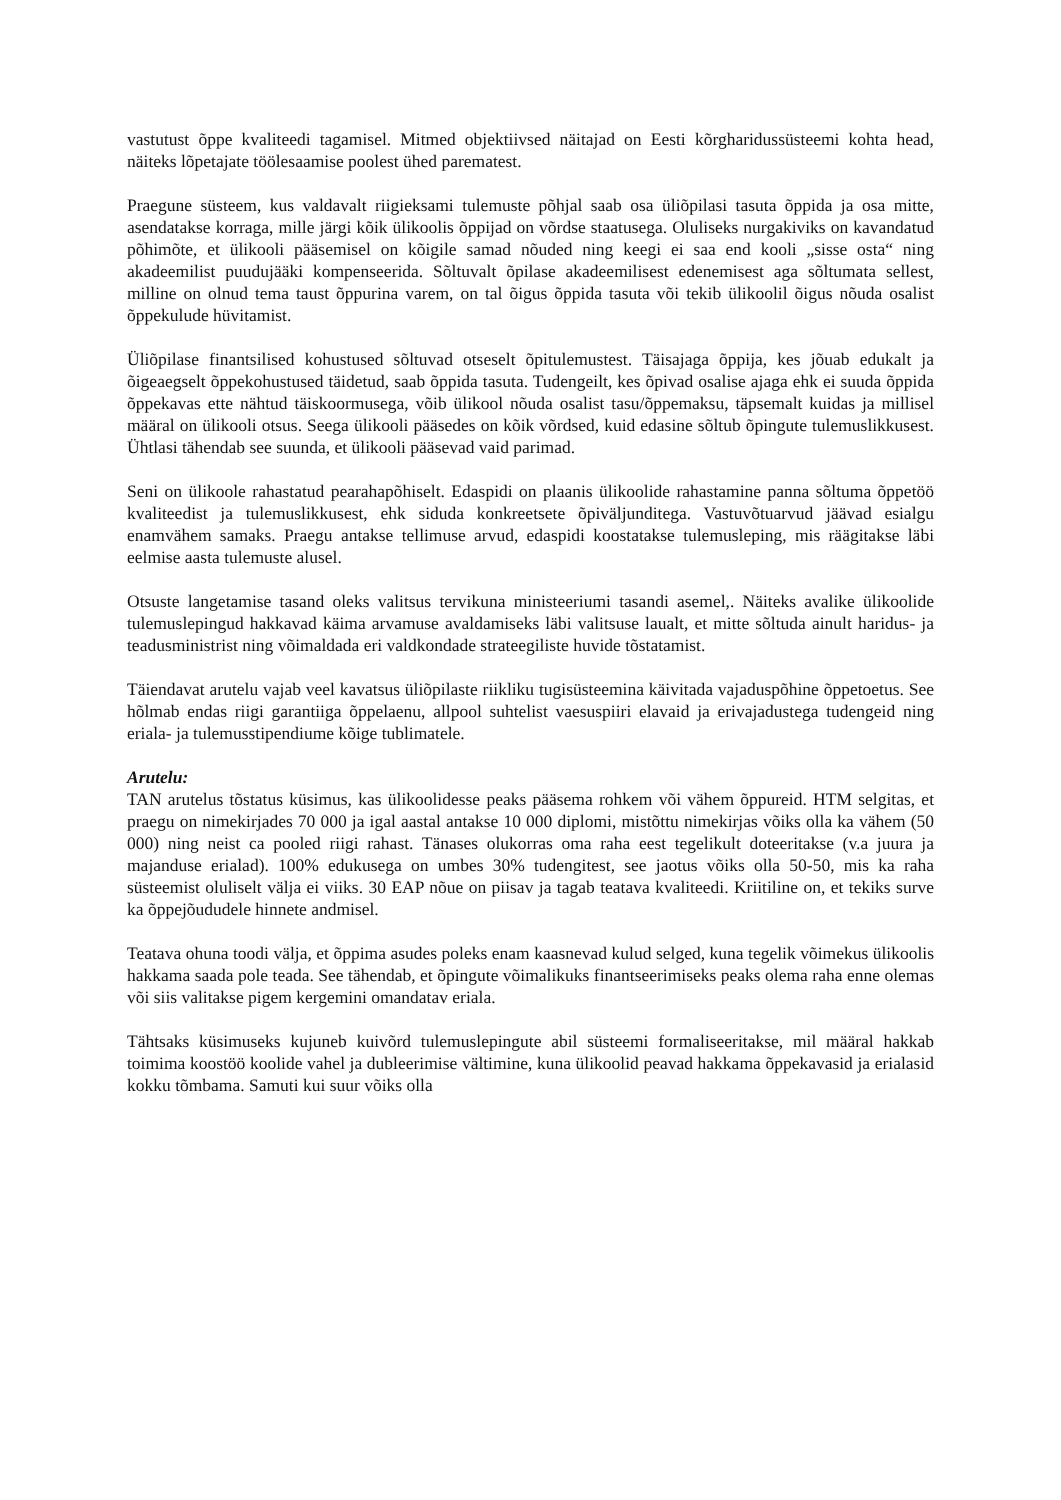vastutust õppe kvaliteedi tagamisel. Mitmed objektiivsed näitajad on Eesti kõrgharidussüsteemi kohta head, näiteks lõpetajate töölesaamise poolest ühed parematest.
Praegune süsteem, kus valdavalt riigieksami tulemuste põhjal saab osa üliõpilasi tasuta õppida ja osa mitte, asendatakse korraga, mille järgi kõik ülikoolis õppijad on võrdse staatusega. Oluliseks nurgakiviks on kavandatud põhimõte, et ülikooli pääsemisel on kõigile samad nõuded ning keegi ei saa end kooli „sisse osta“ ning akadeemilist puudujääki kompenseerida. Sõltuvalt õpilase akadeemilisest edenemisest aga sõltumata sellest, milline on olnud tema taust õppurina varem, on tal õigus õppida tasuta või tekib ülikoolil õigus nõuda osalist õppekulude hüvitamist.
Üliõpilase finantsilised kohustused sõltuvad otseselt õpitulemustest. Täisajaga õppija, kes jõuab edukalt ja õigeaegselt õppekohustused täidetud, saab õppida tasuta. Tudengeilt, kes õpivad osalise ajaga ehk ei suuda õppida õppekavas ette nähtud täiskoormusega, võib ülikool nõuda osalist tasu/õppemaksu, täpsemalt kuidas ja millisel määral on ülikooli otsus. Seega ülikooli pääsedes on kõik võrdsed, kuid edasine sõltub õpingute tulemuslikkusest. Ühtlasi tähendab see suunda, et ülikooli pääsevad vaid parimad.
Seni on ülikoole rahastatud pearahapõhiselt. Edaspidi on plaanis ülikoolide rahastamine panna sõltuma õppetöö kvaliteedist ja tulemuslikkusest, ehk siduda konkreetsete õpiväljunditega. Vastuvõtuarvud jäävad esialgu enamvähem samaks. Praegu antakse tellimuse arvud, edaspidi koostatakse tulemusleping, mis räägitakse läbi eelmise aasta tulemuste alusel.
Otsuste langetamise tasand oleks valitsus tervikuna ministeeriumi tasandi asemel,. Näiteks avalike ülikoolide tulemuslepingud hakkavad käima arvamuse avaldamiseks läbi valitsuse laualt, et mitte sõltuda ainult haridus- ja teadusministrist ning võimaldada eri valdkondade strateegiliste huvide tõstatamist.
Täiendavat arutelu vajab veel kavatsus üliõpilaste riikliku tugisüsteemina käivitada vajaduspõhine õppetoetus. See hõlmab endas riigi garantiiga õppelaenu, allpool suhtelist vaesuspiiri elavaid ja erivajadustega tudengeid ning eriala- ja tulemusstipendiume kõige tublimatele.
Arutelu:
TAN arutelus tõstatus küsimus, kas ülikoolidesse peaks pääsema rohkem või vähem õppureid. HTM selgitas, et praegu on nimekirjades 70 000 ja igal aastal antakse 10 000 diplomi, mistõttu nimekirjas võiks olla ka vähem (50 000) ning neist ca pooled riigi rahast. Tänases olukorras oma raha eest tegelikult doteeritakse (v.a juura ja majanduse erialad). 100% edukusega on umbes 30% tudengitest, see jaotus võiks olla 50-50, mis ka raha süsteemist oluliselt välja ei viiks. 30 EAP nõue on piisav ja tagab teatava kvaliteedi. Kriitiline on, et tekiks surve ka õppejõududele hinnete andmisel.
Teatava ohuna toodi välja, et õppima asudes poleks enam kaasnevad kulud selged, kuna tegelik võimekus ülikoolis hakkama saada pole teada. See tähendab, et õpingute võimalikuks finantseerimiseks peaks olema raha enne olemas või siis valitakse pigem kergemini omandatav eriala.
Tähtsaks küsimuseks kujuneb kuivõrd tulemuslepingute abil süsteemi formaliseeritakse, mil määral hakkab toimima koostöö koolide vahel ja dubleerimise vältimine, kuna ülikoolid peavad hakkama õppekavasid ja erialasid kokku tõmbama. Samuti kui suur võiks olla